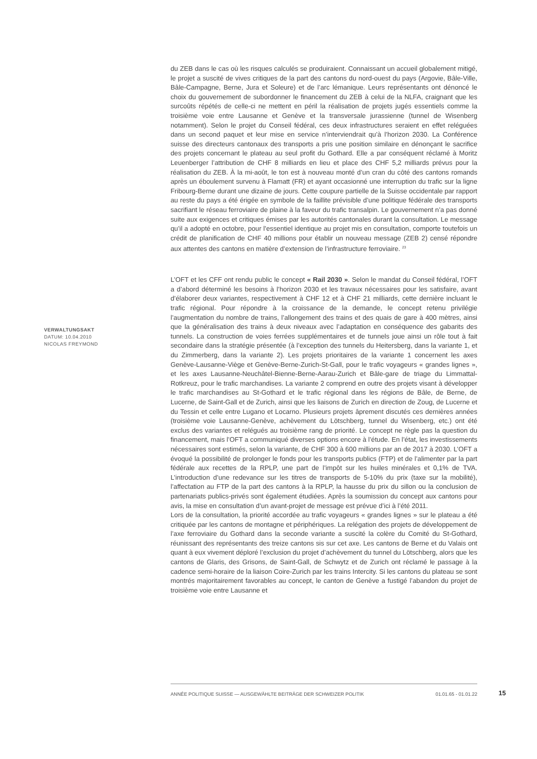du ZEB dans le cas où les risques calculés se produiraient. Connaissant un accueil globalement mitigé, le projet a suscité de vives critiques de la part des cantons du nord-ouest du pays (Argovie, Bâle-Ville, Bâle-Campagne, Berne, Jura et Soleure) et de l’arc lémanique. Leurs représentants ont dénoncé le choix du gouvernement de subordonner le financement du ZEB à celui de la NLFA, craignant que les surcoûts répétés de celle-ci ne mettent en péril la réalisation de projets jugés essentiels comme la troisième voie entre Lausanne et Genève et la transversale jurassienne (tunnel de Wisenberg notamment). Selon le projet du Conseil fédéral, ces deux infrastructures seraient en effet reléguées dans un second paquet et leur mise en service n’interviendrait qu’à l’horizon 2030. La Conférence suisse des directeurs cantonaux des transports a pris une position similaire en dénonçant le sacrifice des projets concernant le plateau au seul profit du Gothard. Elle a par conséquent réclamé à Moritz Leuenberger l’attribution de CHF 8 milliards en lieu et place des CHF 5,2 milliards prévus pour la réalisation du ZEB. À la mi-août, le ton est à nouveau monté d’un cran du côté des cantons romands après un éboulement survenu à Flamatt (FR) et ayant occasionné une interruption du trafic sur la ligne Fribourg-Berne durant une dizaine de jours. Cette coupure partielle de la Suisse occidentale par rapport au reste du pays a été érigée en symbole de la faillite prévisible d’une politique fédérale des transports sacrifiant le réseau ferroviaire de plaine à la faveur du trafic transalpin. Le gouvernement n’a pas donné suite aux exigences et critiques émises par les autorités cantonales durant la consultation. Le message qu’il a adopté en octobre, pour l’essentiel identique au projet mis en consultation, comporte toutefois un crédit de planification de CHF 40 millions pour établir un nouveau message (ZEB 2) censé répondre aux attentes des cantons en matière d’extension de l’infrastructure ferroviaire. <sup>23</sup>
L’OFT et les CFF ont rendu public le concept « Rail 2030 ». Selon le mandat du Conseil fédéral, l’OFT a d’abord déterminé les besoins à l’horizon 2030 et les travaux nécessaires pour les satisfaire, avant d’élaborer deux variantes, respectivement à CHF 12 et à CHF 21 milliards, cette dernière incluant le trafic régional. Pour répondre à la croissance de la demande, le concept retenu privilégie l’augmentation du nombre de trains, l’allongement des trains et des quais de gare à 400 mètres, ainsi que la généralisation des trains à deux niveaux avec l’adaptation en conséquence des gabarits des tunnels. La construction de voies ferrées supplémentaires et de tunnels joue ainsi un rôle tout à fait secondaire dans la stratégie présentée (à l’exception des tunnels du Heitersberg, dans la variante 1, et du Zimmerberg, dans la variante 2). Les projets prioritaires de la variante 1 concernent les axes Genève-Lausanne-Viège et Genève-Berne-Zurich-St-Gall, pour le trafic voyageurs « grandes lignes », et les axes Lausanne-Neuchâtel-Bienne-Berne-Aarau-Zurich et Bâle-gare de triage du Limmattal-Rotkreuz, pour le trafic marchandises. La variante 2 comprend en outre des projets visant à développer le trafic marchandises au St-Gothard et le trafic régional dans les régions de Bâle, de Berne, de Lucerne, de Saint-Gall et de Zurich, ainsi que les liaisons de Zurich en direction de Zoug, de Lucerne et du Tessin et celle entre Lugano et Locarno. Plusieurs projets âprement discutés ces dernières années (troisième voie Lausanne-Genève, achèvement du Lötschberg, tunnel du Wisenberg, etc.) ont été exclus des variantes et relégués au troisième rang de priorité. Le concept ne règle pas la question du financement, mais l’OFT a communiqué diverses options encore à l’étude. En l’état, les investissements nécessaires sont estimés, selon la variante, de CHF 300 à 600 millions par an de 2017 à 2030. L’OFT a évoqué la possibilité de prolonger le fonds pour les transports publics (FTP) et de l’alimenter par la part fédérale aux recettes de la RPLP, une part de l’impôt sur les huiles minérales et 0,1% de TVA. L’introduction d’une redevance sur les titres de transports de 5-10% du prix (taxe sur la mobilité), l’affectation au FTP de la part des cantons à la RPLP, la hausse du prix du sillon ou la conclusion de partenariats publics-privés sont également étudiées. Après la soumission du concept aux cantons pour avis, la mise en consultation d’un avant-projet de message est prévue d’ici à l’été 2011.
Lors de la consultation, la priorité accordée au trafic voyageurs « grandes lignes » sur le plateau a été critiquée par les cantons de montagne et périphériques. La relégation des projets de développement de l’axe ferroviaire du Gothard dans la seconde variante a suscité la colère du Comité du St-Gothard, réunissant des représentants des treize cantons sis sur cet axe. Les cantons de Berne et du Valais ont quant à eux vivement déploré l’exclusion du projet d’achèvement du tunnel du Lötschberg, alors que les cantons de Glaris, des Grisons, de Saint-Gall, de Schwytz et de Zurich ont réclamé le passage à la cadence semi-horaire de la liaison Coire-Zurich par les trains Intercity. Si les cantons du plateau se sont montrés majoritairement favorables au concept, le canton de Genève a fustigé l’abandon du projet de troisième voie entre Lausanne et
VERWALTUNGSAKT
DATUM: 10.04.2010
NICOLAS FREYMOND
ANNÉE POLITIQUE SUISSE — AUSGEWÄHLTE BEITRÄGE DER SCHWEIZER POLITIK 01.01.65 - 01.01.22
15